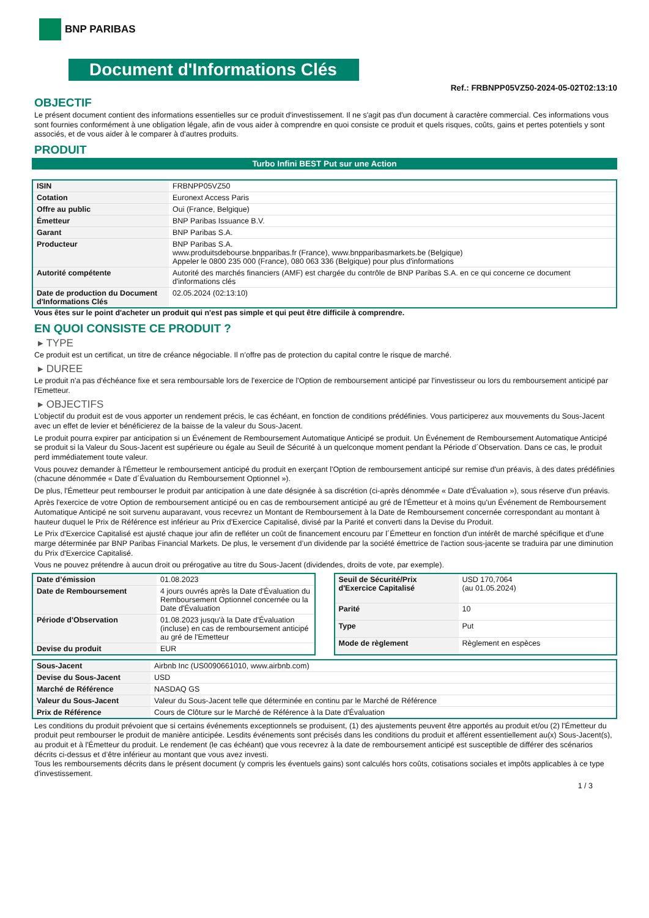BNP PARIBAS
Document d'Informations Clés
Ref.: FRBNPP05VZ50-2024-05-02T02:13:10
OBJECTIF
Le présent document contient des informations essentielles sur ce produit d'investissement. Il ne s'agit pas d'un document à caractère commercial. Ces informations vous sont fournies conformément à une obligation légale, afin de vous aider à comprendre en quoi consiste ce produit et quels risques, coûts, gains et pertes potentiels y sont associés, et de vous aider à le comparer à d'autres produits.
PRODUIT
Turbo Infini BEST Put sur une Action
| ISIN | FRBNPP05VZ50 |
| Cotation | Euronext Access Paris |
| Offre au public | Oui (France, Belgique) |
| Émetteur | BNP Paribas Issuance B.V. |
| Garant | BNP Paribas S.A. |
| Producteur | BNP Paribas S.A. www.produitsdebourse.bnpparibas.fr (France), www.bnpparibasmarkets.be (Belgique) Appeler le 0800 235 000 (France), 080 063 336 (Belgique) pour plus d'informations |
| Autorité compétente | Autorité des marchés financiers (AMF) est chargée du contrôle de BNP Paribas S.A. en ce qui concerne ce document d'informations clés |
| Date de production du Document d'Informations Clés | 02.05.2024 (02:13:10) |
Vous êtes sur le point d'acheter un produit qui n'est pas simple et qui peut être difficile à comprendre.
EN QUOI CONSISTE CE PRODUIT ?
▸ TYPE
Ce produit est un certificat, un titre de créance négociable. Il n’offre pas de protection du capital contre le risque de marché.
▸ DUREE
Le produit n'a pas d'échéance fixe et sera remboursable lors de l'exercice de l'Option de remboursement anticipé par l'investisseur ou lors du remboursement anticipé par l'Emetteur.
▸ OBJECTIFS
L'objectif du produit est de vous apporter un rendement précis, le cas échéant, en fonction de conditions prédéfinies. Vous participerez aux mouvements du Sous-Jacent avec un effet de levier et bénéficierez de la baisse de la valeur du Sous-Jacent.
Le produit pourra expirer par anticipation si un Événement de Remboursement Automatique Anticipé se produit. Un Événement de Remboursement Automatique Anticipé se produit si la Valeur du Sous-Jacent est supérieure ou égale au Seuil de Sécurité à un quelconque moment pendant la Période d´Observation. Dans ce cas, le produit perd immédiatement toute valeur.
Vous pouvez demander à l'Émetteur le remboursement anticipé du produit en exerçant l'Option de remboursement anticipé sur remise d'un préavis, à des dates prédéfinies (chacune dénommée « Date d´Évaluation du Remboursement Optionnel »).
De plus, l'Émetteur peut rembourser le produit par anticipation à une date désignée à sa discrétion (ci-après dénommée « Date d'Évaluation »), sous réserve d'un préavis.
Après l'exercice de votre Option de remboursement anticipé ou en cas de remboursement anticipé au gré de l'Émetteur et à moins qu'un Événement de Remboursement Automatique Anticipé ne soit survenu auparavant, vous recevrez un Montant de Remboursement à la Date de Remboursement concernée correspondant au montant à hauteur duquel le Prix de Référence est inférieur au Prix d'Exercice Capitalisé, divisé par la Parité et converti dans la Devise du Produit.
Le Prix d'Exercice Capitalisé est ajusté chaque jour afin de refléter un coût de financement encouru par l´Émetteur en fonction d'un intérêt de marché spécifique et d'une marge déterminée par BNP Paribas Financial Markets. De plus, le versement d’un dividende par la société émettrice de l'action sous-jacente se traduira par une diminution du Prix d'Exercice Capitalisé.
Vous ne pouvez prétendre à aucun droit ou prérogative au titre du Sous-Jacent (dividendes, droits de vote, par exemple).
| Date d’émission | 01.08.2023 |
| Date de Remboursement | 4 jours ouvrés après la Date d'Évaluation du Remboursement Optionnel concernée ou la Date d'Évaluation |
| Période d'Observation | 01.08.2023 jusqu'à la Date d'Évaluation (incluse) en cas de remboursement anticipé au gré de l'Emetteur |
| Devise du produit | EUR |
| Seuil de Sécurité/Prix d'Exercice Capitalisé | USD 170,7064 (au 01.05.2024) |
| Parité | 10 |
| Type | Put |
| Mode de règlement | Règlement en espèces |
| Sous-Jacent | Airbnb Inc (US0090661010, www.airbnb.com) |
| Devise du Sous-Jacent | USD |
| Marché de Référence | NASDAQ GS |
| Valeur du Sous-Jacent | Valeur du Sous-Jacent telle que déterminée en continu par le Marché de Référence |
| Prix de Référence | Cours de Clôture sur le Marché de Référence à la Date d'Évaluation |
Les conditions du produit prévoient que si certains événements exceptionnels se produisent, (1) des ajustements peuvent être apportés au produit et/ou (2) l'Émetteur du produit peut rembourser le produit de manière anticipée. Lesdits événements sont précisés dans les conditions du produit et afférent essentiellement au(x) Sous-Jacent(s), au produit et à l'Émetteur du produit. Le rendement (le cas échéant) que vous recevrez à la date de remboursement anticipé est susceptible de différer des scénarios décrits ci-dessus et d’être inférieur au montant que vous avez investi.
Tous les remboursements décrits dans le présent document (y compris les éventuels gains) sont calculés hors coûts, cotisations sociales et impôts applicables à ce type d'investissement.
1 / 3